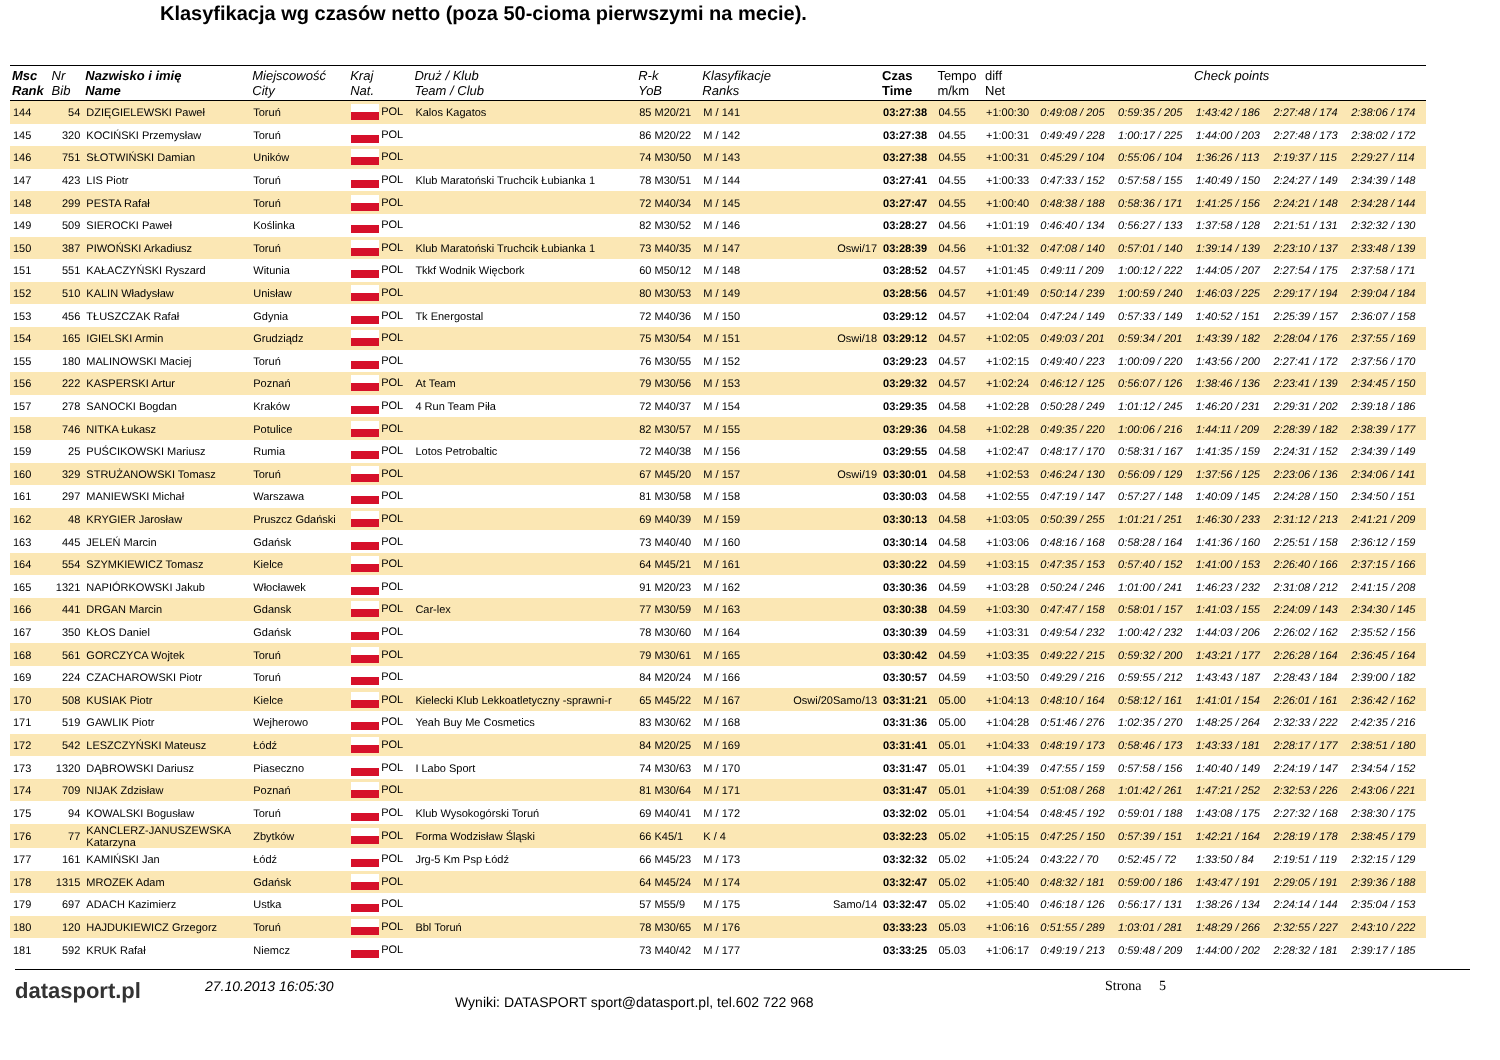Klasyfikacja wg czasów netto (poza 50-cioma pierwszymi na mecie).
| Msc Rank | Nr Bib | Nazwisko i imię Name | Miejscowość City | Kraj Nat. | Druż / Klub Team / Club | R-k YoB | Klasyfikacje Ranks | | Czas Time | Tempo m/km | diff Net | Check points | | | | |
| --- | --- | --- | --- | --- | --- | --- | --- | --- | --- | --- | --- | --- | --- | --- | --- | --- |
| 144 | 54 | DZIĘGIELEWSKI Paweł | Toruń | POL | Kalos Kagatos | 85 M20/21 | M / 141 | | 03:27:38 | 04.55 | +1:00:30 | 0:49:08 / 205 | 0:59:35 / 205 | 1:43:42 / 186 | 2:27:48 / 174 | 2:38:06 / 174 |
| 145 | 320 | KOCIŃSKI Przemysław | Toruń | POL | | 86 M20/22 | M / 142 | | 03:27:38 | 04.55 | +1:00:31 | 0:49:49 / 228 | 1:00:17 / 225 | 1:44:00 / 203 | 2:27:48 / 173 | 2:38:02 / 172 |
| 146 | 751 | SŁOTWIŃSKI Damian | Uników | POL | | 74 M30/50 | M / 143 | | 03:27:38 | 04.55 | +1:00:31 | 0:45:29 / 104 | 0:55:06 / 104 | 1:36:26 / 113 | 2:19:37 / 115 | 2:29:27 / 114 |
| 147 | 423 | LIS Piotr | Toruń | POL | Klub Maratoński Truchcik Łubianka 1 | 78 M30/51 | M / 144 | | 03:27:41 | 04.55 | +1:00:33 | 0:47:33 / 152 | 0:57:58 / 155 | 1:40:49 / 150 | 2:24:27 / 149 | 2:34:39 / 148 |
| 148 | 299 | PESTA Rafał | Toruń | POL | | 72 M40/34 | M / 145 | | 03:27:47 | 04.55 | +1:00:40 | 0:48:38 / 188 | 0:58:36 / 171 | 1:41:25 / 156 | 2:24:21 / 148 | 2:34:28 / 144 |
| 149 | 509 | SIEROCKI Paweł | Koślinka | POL | | 82 M30/52 | M / 146 | | 03:28:27 | 04.56 | +1:01:19 | 0:46:40 / 134 | 0:56:27 / 133 | 1:37:58 / 128 | 2:21:51 / 131 | 2:32:32 / 130 |
| 150 | 387 | PIWOŃSKI Arkadiusz | Toruń | POL | Klub Maratoński Truchcik Łubianka 1 | 73 M40/35 | M / 147 | Oswi/17 | 03:28:39 | 04.56 | +1:01:32 | 0:47:08 / 140 | 0:57:01 / 140 | 1:39:14 / 139 | 2:23:10 / 137 | 2:33:48 / 139 |
| 151 | 551 | KAŁACZYŃSKI Ryszard | Witunia | POL | Tkkf Wodnik Więcbork | 60 M50/12 | M / 148 | | 03:28:52 | 04.57 | +1:01:45 | 0:49:11 / 209 | 1:00:12 / 222 | 1:44:05 / 207 | 2:27:54 / 175 | 2:37:58 / 171 |
| 152 | 510 | KALIN Władysław | Unisław | POL | | 80 M30/53 | M / 149 | | 03:28:56 | 04.57 | +1:01:49 | 0:50:14 / 239 | 1:00:59 / 240 | 1:46:03 / 225 | 2:29:17 / 194 | 2:39:04 / 184 |
| 153 | 456 | TŁUSZCZAK Rafał | Gdynia | POL | Tk Energostal | 72 M40/36 | M / 150 | | 03:29:12 | 04.57 | +1:02:04 | 0:47:24 / 149 | 0:57:33 / 149 | 1:40:52 / 151 | 2:25:39 / 157 | 2:36:07 / 158 |
| 154 | 165 | IGIELSKI Armin | Grudziądz | POL | | 75 M30/54 | M / 151 | Oswi/18 | 03:29:12 | 04.57 | +1:02:05 | 0:49:03 / 201 | 0:59:34 / 201 | 1:43:39 / 182 | 2:28:04 / 176 | 2:37:55 / 169 |
| 155 | 180 | MALINOWSKI Maciej | Toruń | POL | | 76 M30/55 | M / 152 | | 03:29:23 | 04.57 | +1:02:15 | 0:49:40 / 223 | 1:00:09 / 220 | 1:43:56 / 200 | 2:27:41 / 172 | 2:37:56 / 170 |
| 156 | 222 | KASPERSKI Artur | Poznań | POL | At Team | 79 M30/56 | M / 153 | | 03:29:32 | 04.57 | +1:02:24 | 0:46:12 / 125 | 0:56:07 / 126 | 1:38:46 / 136 | 2:23:41 / 139 | 2:34:45 / 150 |
| 157 | 278 | SANOCKI Bogdan | Kraków | POL | 4 Run Team Piła | 72 M40/37 | M / 154 | | 03:29:35 | 04.58 | +1:02:28 | 0:50:28 / 249 | 1:01:12 / 245 | 1:46:20 / 231 | 2:29:31 / 202 | 2:39:18 / 186 |
| 158 | 746 | NITKA Łukasz | Potulice | POL | | 82 M30/57 | M / 155 | | 03:29:36 | 04.58 | +1:02:28 | 0:49:35 / 220 | 1:00:06 / 216 | 1:44:11 / 209 | 2:28:39 / 182 | 2:38:39 / 177 |
| 159 | 25 | PUŚCIKOWSKI Mariusz | Rumia | POL | Lotos Petrobaltic | 72 M40/38 | M / 156 | | 03:29:55 | 04.58 | +1:02:47 | 0:48:17 / 170 | 0:58:31 / 167 | 1:41:35 / 159 | 2:24:31 / 152 | 2:34:39 / 149 |
| 160 | 329 | STRUŻANOWSKI Tomasz | Toruń | POL | | 67 M45/20 | M / 157 | Oswi/19 | 03:30:01 | 04.58 | +1:02:53 | 0:46:24 / 130 | 0:56:09 / 129 | 1:37:56 / 125 | 2:23:06 / 136 | 2:34:06 / 141 |
| 161 | 297 | MANIEWSKI Michał | Warszawa | POL | | 81 M30/58 | M / 158 | | 03:30:03 | 04.58 | +1:02:55 | 0:47:19 / 147 | 0:57:27 / 148 | 1:40:09 / 145 | 2:24:28 / 150 | 2:34:50 / 151 |
| 162 | 48 | KRYGIER Jarosław | Pruszcz Gdański | POL | | 69 M40/39 | M / 159 | | 03:30:13 | 04.58 | +1:03:05 | 0:50:39 / 255 | 1:01:21 / 251 | 1:46:30 / 233 | 2:31:12 / 213 | 2:41:21 / 209 |
| 163 | 445 | JELEŃ Marcin | Gdańsk | POL | | 73 M40/40 | M / 160 | | 03:30:14 | 04.58 | +1:03:06 | 0:48:16 / 168 | 0:58:28 / 164 | 1:41:36 / 160 | 2:25:51 / 158 | 2:36:12 / 159 |
| 164 | 554 | SZYMKIEWICZ Tomasz | Kielce | POL | | 64 M45/21 | M / 161 | | 03:30:22 | 04.59 | +1:03:15 | 0:47:35 / 153 | 0:57:40 / 152 | 1:41:00 / 153 | 2:26:40 / 166 | 2:37:15 / 166 |
| 165 | 1321 | NAPIÓRKOWSKI Jakub | Włocławek | POL | | 91 M20/23 | M / 162 | | 03:30:36 | 04.59 | +1:03:28 | 0:50:24 / 246 | 1:01:00 / 241 | 1:46:23 / 232 | 2:31:08 / 212 | 2:41:15 / 208 |
| 166 | 441 | DRGAN Marcin | Gdansk | POL | Car-lex | 77 M30/59 | M / 163 | | 03:30:38 | 04.59 | +1:03:30 | 0:47:47 / 158 | 0:58:01 / 157 | 1:41:03 / 155 | 2:24:09 / 143 | 2:34:30 / 145 |
| 167 | 350 | KŁOS Daniel | Gdańsk | POL | | 78 M30/60 | M / 164 | | 03:30:39 | 04.59 | +1:03:31 | 0:49:54 / 232 | 1:00:42 / 232 | 1:44:03 / 206 | 2:26:02 / 162 | 2:35:52 / 156 |
| 168 | 561 | GORCZYCA Wojtek | Toruń | POL | | 79 M30/61 | M / 165 | | 03:30:42 | 04.59 | +1:03:35 | 0:49:22 / 215 | 0:59:32 / 200 | 1:43:21 / 177 | 2:26:28 / 164 | 2:36:45 / 164 |
| 169 | 224 | CZACHAROWSKI Piotr | Toruń | POL | | 84 M20/24 | M / 166 | | 03:30:57 | 04.59 | +1:03:50 | 0:49:29 / 216 | 0:59:55 / 212 | 1:43:43 / 187 | 2:28:43 / 184 | 2:39:00 / 182 |
| 170 | 508 | KUSIAK Piotr | Kielce | POL | Kielecki Klub Lekkoatletyczny -sprawni-r | 65 M45/22 | M / 167 | Oswi/20Samo/13 | 03:31:21 | 05.00 | +1:04:13 | 0:48:10 / 164 | 0:58:12 / 161 | 1:41:01 / 154 | 2:26:01 / 161 | 2:36:42 / 162 |
| 171 | 519 | GAWLIK Piotr | Wejherowo | POL | Yeah Buy Me Cosmetics | 83 M30/62 | M / 168 | | 03:31:36 | 05.00 | +1:04:28 | 0:51:46 / 276 | 1:02:35 / 270 | 1:48:25 / 264 | 2:32:33 / 222 | 2:42:35 / 216 |
| 172 | 542 | LESZCZYŃSKI Mateusz | Łódź | POL | | 84 M20/25 | M / 169 | | 03:31:41 | 05.01 | +1:04:33 | 0:48:19 / 173 | 0:58:46 / 173 | 1:43:33 / 181 | 2:28:17 / 177 | 2:38:51 / 180 |
| 173 | 1320 | DĄBROWSKI Dariusz | Piaseczno | POL | I Labo Sport | 74 M30/63 | M / 170 | | 03:31:47 | 05.01 | +1:04:39 | 0:47:55 / 159 | 0:57:58 / 156 | 1:40:40 / 149 | 2:24:19 / 147 | 2:34:54 / 152 |
| 174 | 709 | NIJAK Zdzisław | Poznań | POL | | 81 M30/64 | M / 171 | | 03:31:47 | 05.01 | +1:04:39 | 0:51:08 / 268 | 1:01:42 / 261 | 1:47:21 / 252 | 2:32:53 / 226 | 2:43:06 / 221 |
| 175 | 94 | KOWALSKI Bogusław | Toruń | POL | Klub Wysokogórski Toruń | 69 M40/41 | M / 172 | | 03:32:02 | 05.01 | +1:04:54 | 0:48:45 / 192 | 0:59:01 / 188 | 1:43:08 / 175 | 2:27:32 / 168 | 2:38:30 / 175 |
| 176 | 77 | KANCLERZ-JANUSZEWSKA Katarzyna | Zbytków | POL | Forma Wodzisław Śląski | 66 K45/1 | K / 4 | | 03:32:23 | 05.02 | +1:05:15 | 0:47:25 / 150 | 0:57:39 / 151 | 1:42:21 / 164 | 2:28:19 / 178 | 2:38:45 / 179 |
| 177 | 161 | KAMIŃSKI Jan | Łódź | POL | Jrg-5 Km Psp Łódź | 66 M45/23 | M / 173 | | 03:32:32 | 05.02 | +1:05:24 | 0:43:22 / 70 | 0:52:45 / 72 | 1:33:50 / 84 | 2:19:51 / 119 | 2:32:15 / 129 |
| 178 | 1315 | MROZEK Adam | Gdańsk | POL | | 64 M45/24 | M / 174 | | 03:32:47 | 05.02 | +1:05:40 | 0:48:32 / 181 | 0:59:00 / 186 | 1:43:47 / 191 | 2:29:05 / 191 | 2:39:36 / 188 |
| 179 | 697 | ADACH Kazimierz | Ustka | POL | | 57 M55/9 | M / 175 | Samo/14 | 03:32:47 | 05.02 | +1:05:40 | 0:46:18 / 126 | 0:56:17 / 131 | 1:38:26 / 134 | 2:24:14 / 144 | 2:35:04 / 153 |
| 180 | 120 | HAJDUKIEWICZ Grzegorz | Toruń | POL | Bbl Toruń | 78 M30/65 | M / 176 | | 03:33:23 | 05.03 | +1:06:16 | 0:51:55 / 289 | 1:03:01 / 281 | 1:48:29 / 266 | 2:32:55 / 227 | 2:43:10 / 222 |
| 181 | 592 | KRUK Rafał | Niemcz | POL | | 73 M40/42 | M / 177 | | 03:33:25 | 05.03 | +1:06:17 | 0:49:19 / 213 | 0:59:48 / 209 | 1:44:00 / 202 | 2:28:32 / 181 | 2:39:17 / 185 |
datasport.pl
27.10.2013 16:05:30
Wyniki: DATASPORT sport@datasport.pl, tel.602 722 968
Strona 5